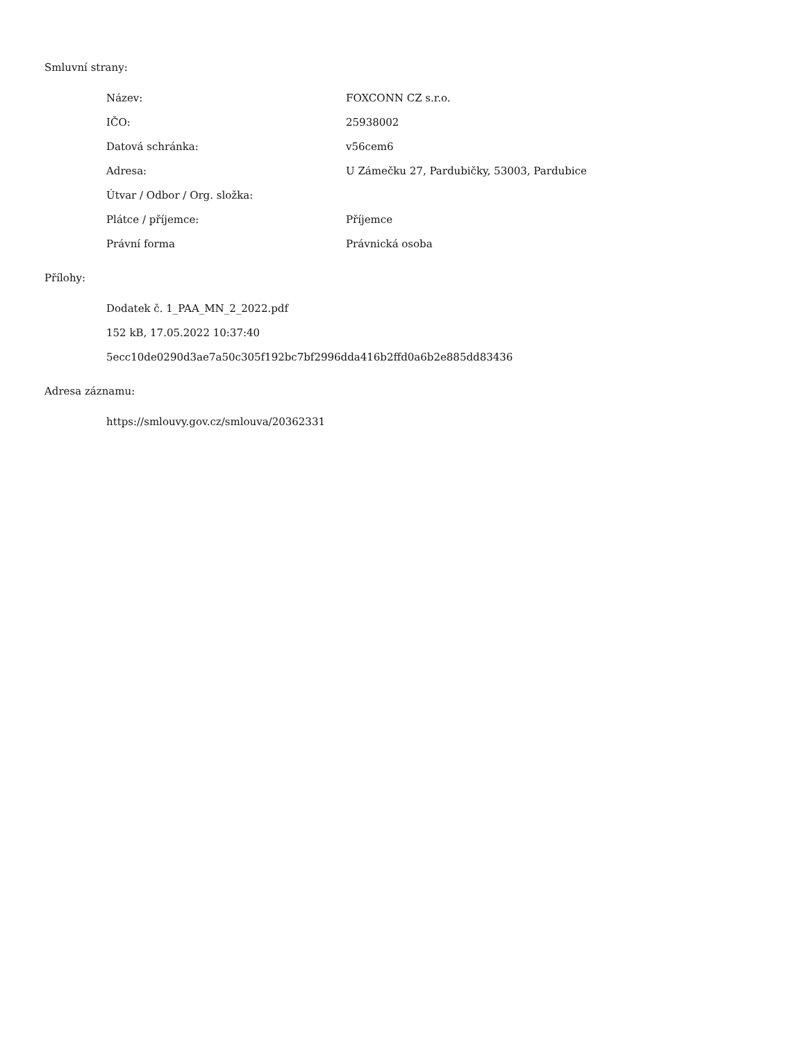Smluvní strany:
| Název: | FOXCONN CZ s.r.o. |
| IČO: | 25938002 |
| Datová schránka: | v56cem6 |
| Adresa: | U Zámečku 27, Pardubičky, 53003, Pardubice |
| Útvar / Odbor / Org. složka: | |
| Plátce / příjemce: | Příjemce |
| Právní forma | Právnická osoba |
Přílohy:
Dodatek č. 1_PAA_MN_2_2022.pdf
152 kB, 17.05.2022 10:37:40
5ecc10de0290d3ae7a50c305f192bc7bf2996dda416b2ffd0a6b2e885dd83436
Adresa záznamu:
https://smlouvy.gov.cz/smlouva/20362331